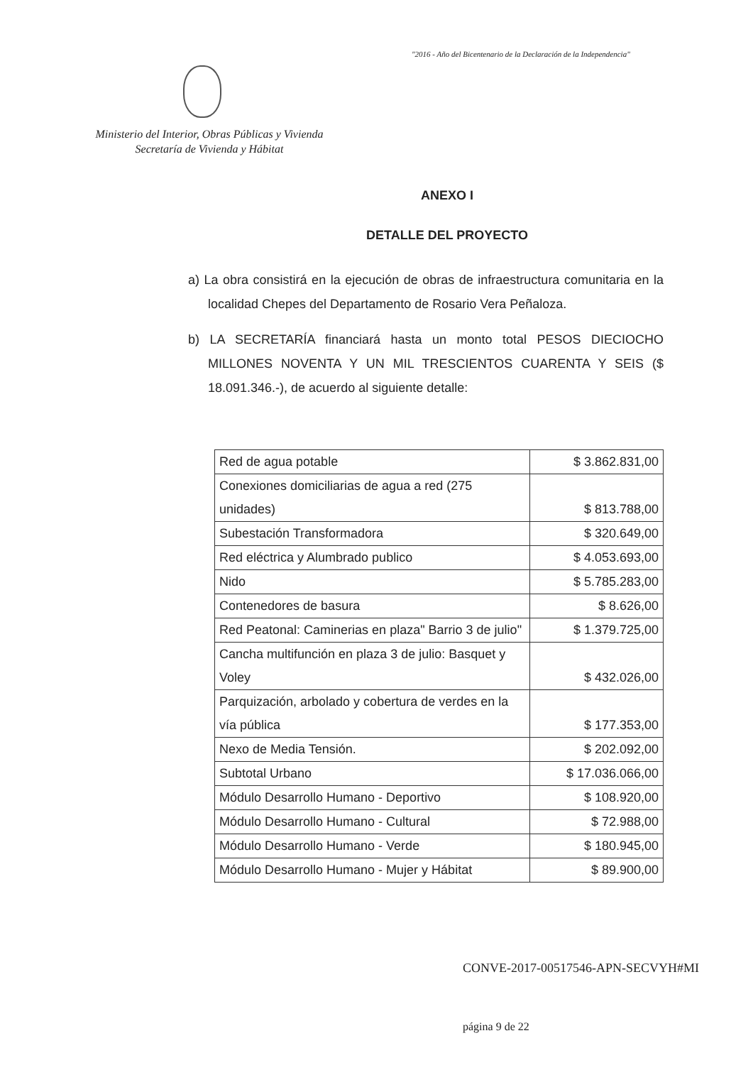"2016 - Año del Bicentenario de la Declaración de la Independencia"
Ministerio del Interior, Obras Públicas y Vivienda
Secretaría de Vivienda y Hábitat
ANEXO I
DETALLE DEL PROYECTO
a) La obra consistirá en la ejecución de obras de infraestructura comunitaria en la localidad Chepes del Departamento de Rosario Vera Peñaloza.
b) LA SECRETARÍA financiará hasta un monto total PESOS DIECIOCHO MILLONES NOVENTA Y UN MIL TRESCIENTOS CUARENTA Y SEIS ($ 18.091.346.-), de acuerdo al siguiente detalle:
| Red de agua potable | $ 3.862.831,00 |
| Conexiones domiciliarias de agua a red (275 unidades) | $ 813.788,00 |
| Subestación Transformadora | $ 320.649,00 |
| Red eléctrica y Alumbrado publico | $ 4.053.693,00 |
| Nido | $ 5.785.283,00 |
| Contenedores de basura | $ 8.626,00 |
| Red Peatonal: Caminerias en plaza" Barrio 3 de julio" | $ 1.379.725,00 |
| Cancha multifunción en plaza 3 de julio: Basquet y Voley | $ 432.026,00 |
| Parquización, arbolado y cobertura de verdes en la vía pública | $ 177.353,00 |
| Nexo de Media Tensión. | $ 202.092,00 |
| Subtotal Urbano | $ 17.036.066,00 |
| Módulo Desarrollo Humano - Deportivo | $ 108.920,00 |
| Módulo Desarrollo Humano - Cultural | $ 72.988,00 |
| Módulo Desarrollo Humano - Verde | $ 180.945,00 |
| Módulo Desarrollo Humano - Mujer y Hábitat | $ 89.900,00 |
CONVE-2017-00517546-APN-SECVYH#MI
página 9 de 22